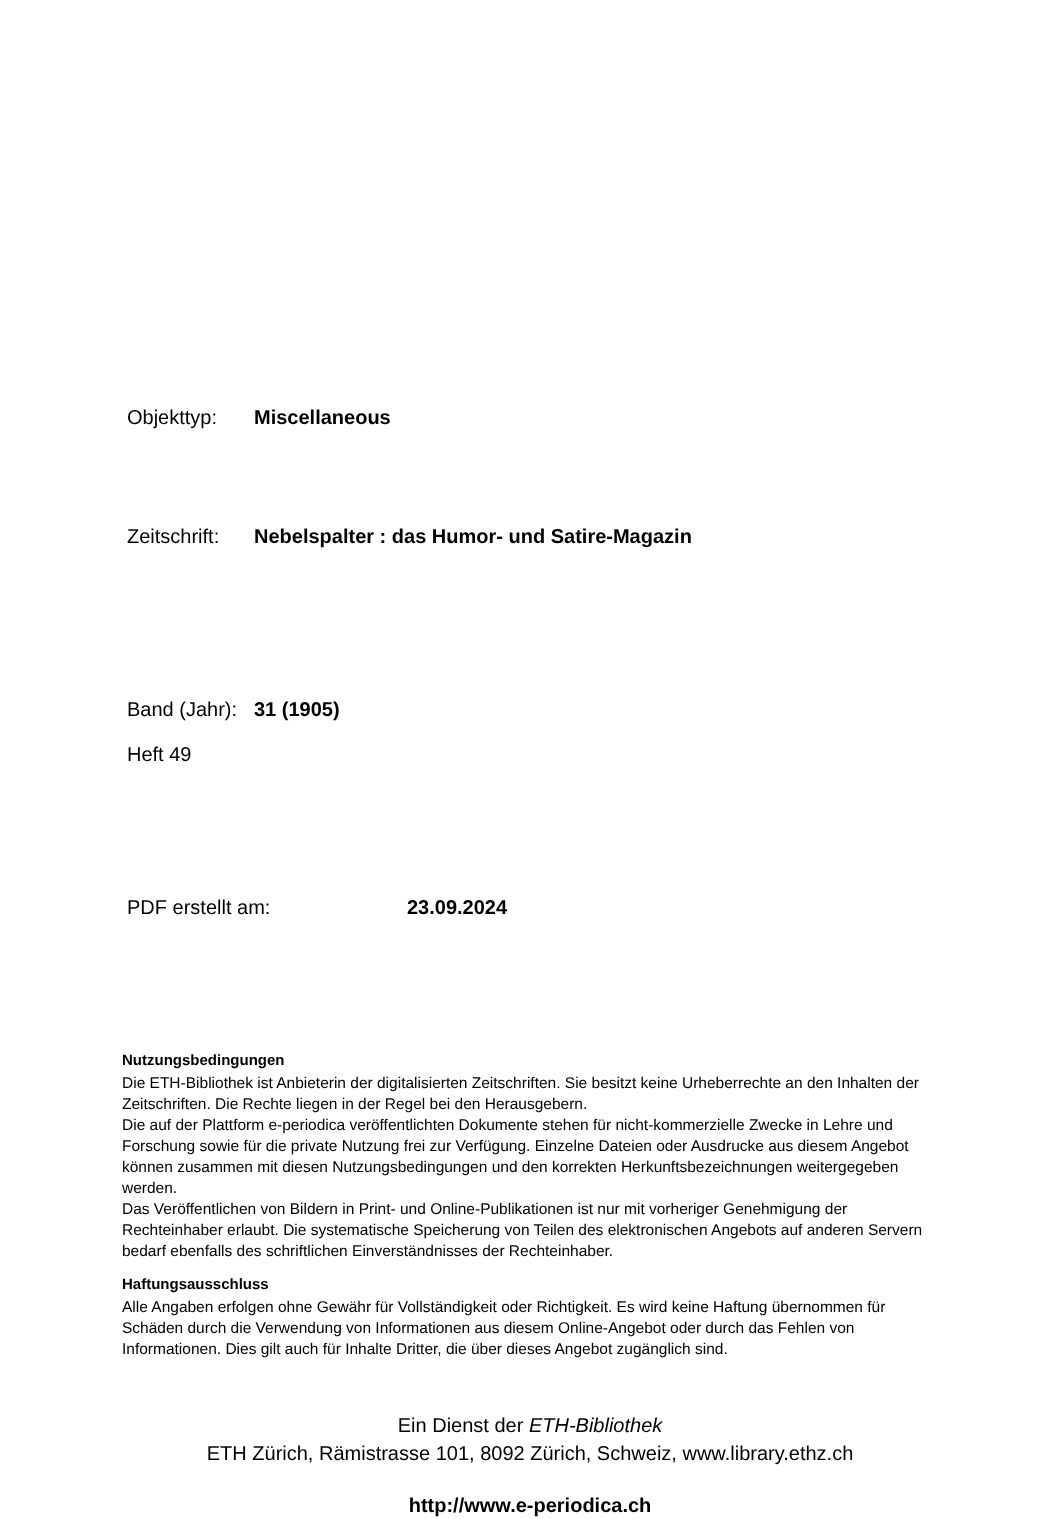Objekttyp: Miscellaneous
Zeitschrift: Nebelspalter : das Humor- und Satire-Magazin
Band (Jahr): 31 (1905)
Heft 49
PDF erstellt am: 23.09.2024
Nutzungsbedingungen
Die ETH-Bibliothek ist Anbieterin der digitalisierten Zeitschriften. Sie besitzt keine Urheberrechte an den Inhalten der Zeitschriften. Die Rechte liegen in der Regel bei den Herausgebern.
Die auf der Plattform e-periodica veröffentlichten Dokumente stehen für nicht-kommerzielle Zwecke in Lehre und Forschung sowie für die private Nutzung frei zur Verfügung. Einzelne Dateien oder Ausdrucke aus diesem Angebot können zusammen mit diesen Nutzungsbedingungen und den korrekten Herkunftsbezeichnungen weitergegeben werden.
Das Veröffentlichen von Bildern in Print- und Online-Publikationen ist nur mit vorheriger Genehmigung der Rechteinhaber erlaubt. Die systematische Speicherung von Teilen des elektronischen Angebots auf anderen Servern bedarf ebenfalls des schriftlichen Einverständnisses der Rechteinhaber.
Haftungsausschluss
Alle Angaben erfolgen ohne Gewähr für Vollständigkeit oder Richtigkeit. Es wird keine Haftung übernommen für Schäden durch die Verwendung von Informationen aus diesem Online-Angebot oder durch das Fehlen von Informationen. Dies gilt auch für Inhalte Dritter, die über dieses Angebot zugänglich sind.
Ein Dienst der ETH-Bibliothek
ETH Zürich, Rämistrasse 101, 8092 Zürich, Schweiz, www.library.ethz.ch
http://www.e-periodica.ch